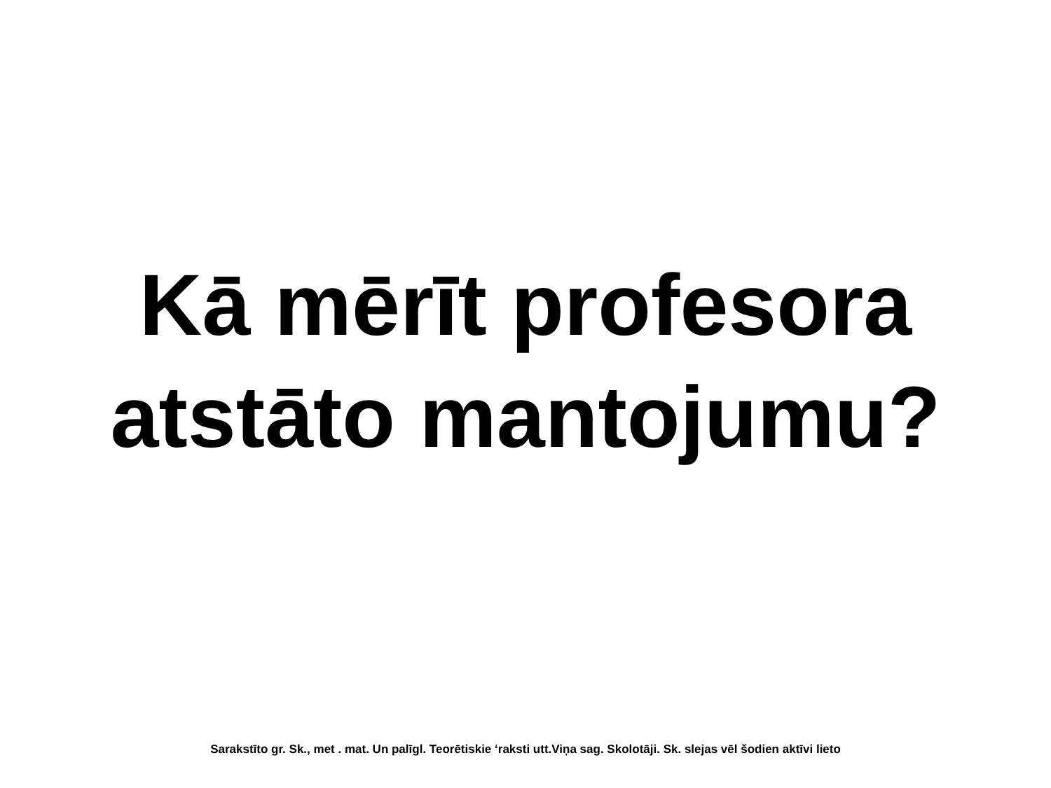Kā mērīt profesora
atstāto mantojumu?
Sarakstīto gr. Sk., met . mat. Un palīgl. Teorētiskie ‘raksti utt.Viņa sag. Skolotāji. Sk. slejas vēl šodien aktīvi lieto